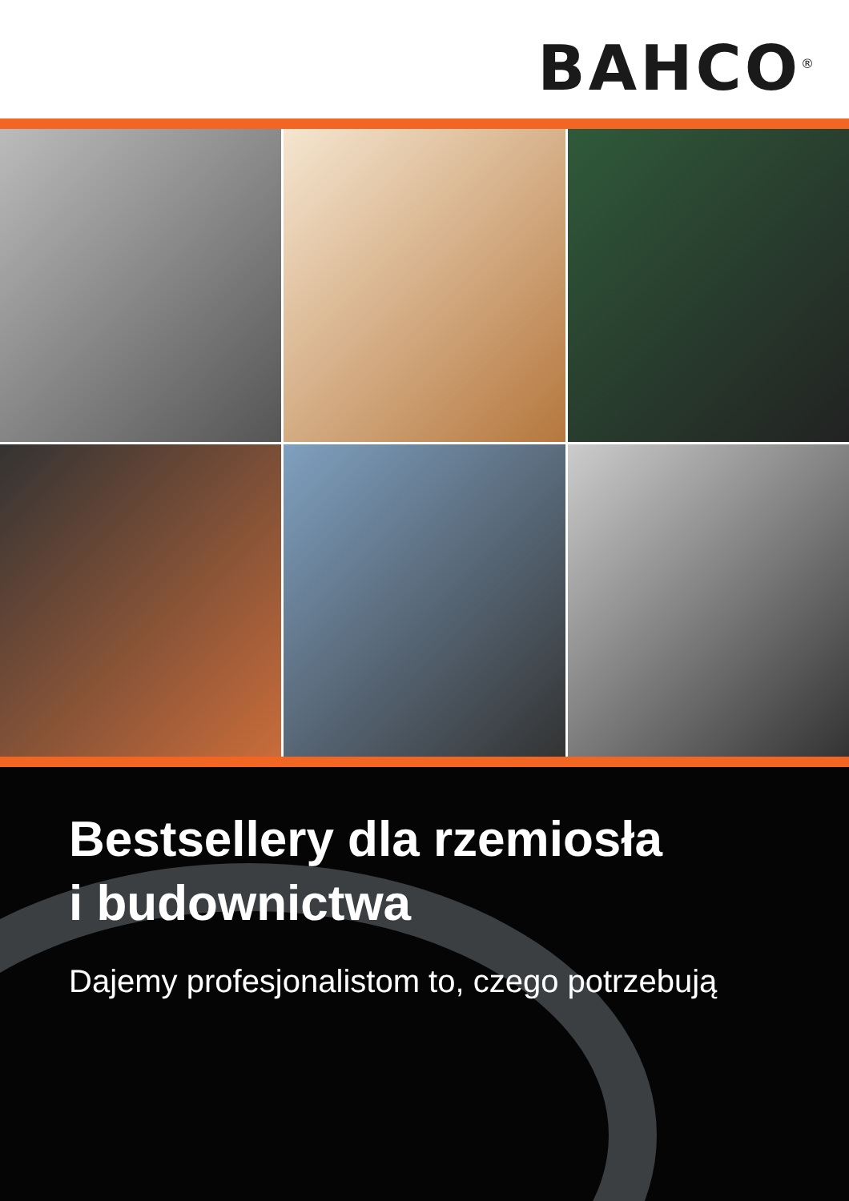BAHCO<sup>®</sup>
Bestsellery dla rzemiosła
i budownictwa
Dajemy profesjonalistom to, czego potrzebują